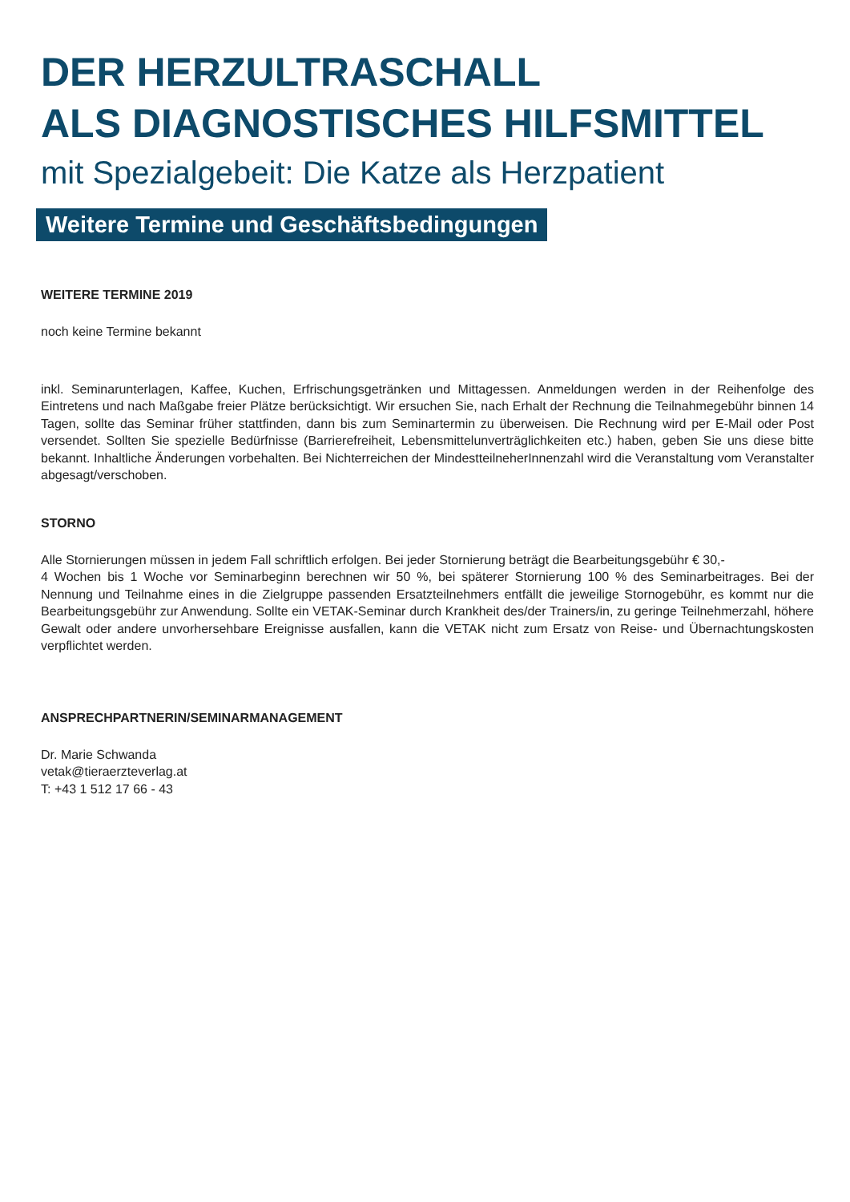DER HERZULTRASCHALL
ALS DIAGNOSTISCHES HILFSMITTEL
mit Spezialgebeit: Die Katze als Herzpatient
Weitere Termine und Geschäftsbedingungen
WEITERE TERMINE 2019
noch keine Termine bekannt
inkl. Seminarunterlagen, Kaffee, Kuchen, Erfrischungsgetränken und Mittagessen. Anmeldungen werden in der Reihenfolge des Eintretens und nach Maßgabe freier Plätze berücksichtigt. Wir ersuchen Sie, nach Erhalt der Rechnung die Teilnahmegebühr binnen 14 Tagen, sollte das Seminar früher stattfinden, dann bis zum Seminartermin zu überweisen. Die Rechnung wird per E-Mail oder Post versendet. Sollten Sie spezielle Bedürfnisse (Barrierefreiheit, Lebensmittelunverträglichkeiten etc.) haben, geben Sie uns diese bitte bekannt. Inhaltliche Änderungen vorbehalten. Bei Nichterreichen der MindestteilneherInnenzahl wird die Veranstaltung vom Veranstalter abgesagt/verschoben.
STORNO
Alle Stornierungen müssen in jedem Fall schriftlich erfolgen. Bei jeder Stornierung beträgt die Bearbeitungsgebühr € 30,-
4 Wochen bis 1 Woche vor Seminarbeginn berechnen wir 50 %, bei späterer Stornierung 100 % des Seminarbeitrages. Bei der Nennung und Teilnahme eines in die Zielgruppe passenden Ersatzteilnehmers entfällt die jeweilige Stornogebühr, es kommt nur die Bearbeitungsgebühr zur Anwendung. Sollte ein VETAK-Seminar durch Krankheit des/der Trainers/in, zu geringe Teilnehmerzahl, höhere Gewalt oder andere unvorhersehbare Ereignisse ausfallen, kann die VETAK nicht zum Ersatz von Reise- und Übernachtungskosten verpflichtet werden.
ANSPRECHPARTNERIN/SEMINARMANAGEMENT
Dr. Marie Schwanda
vetak@tieraerzteverlag.at
T: +43 1 512 17 66 - 43